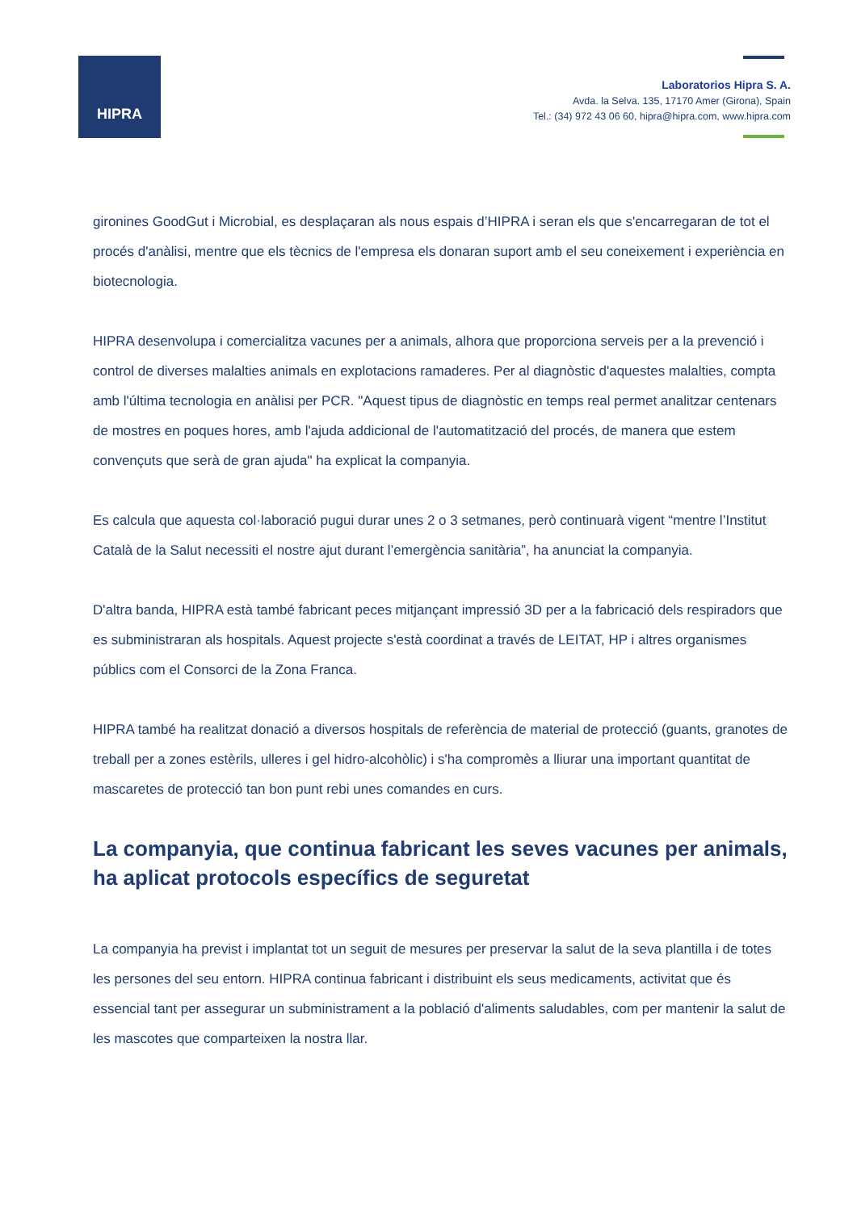HIPRA
Laboratorios Hipra S. A.
Avda. la Selva. 135, 17170 Amer (Girona), Spain
Tel.: (34) 972 43 06 60, hipra@hipra.com, www.hipra.com
gironines GoodGut i Microbial, es desplaçaran als nous espais d’HIPRA i seran els que s'encarregaran de tot el procés d'anàlisi, mentre que els tècnics de l'empresa els donaran suport amb el seu coneixement i experiència en biotecnologia.
HIPRA desenvolupa i comercialitza vacunes per a animals, alhora que proporciona serveis per a la prevenció i control de diverses malalties animals en explotacions ramaderes. Per al diagnòstic d'aquestes malalties, compta amb l'última tecnologia en anàlisi per PCR. "Aquest tipus de diagnòstic en temps real permet analitzar centenars de mostres en poques hores, amb l'ajuda addicional de l'automatització del procés, de manera que estem convençuts que serà de gran ajuda" ha explicat la companyia.
Es calcula que aquesta col·laboració pugui durar unes 2 o 3 setmanes, però continuarà vigent “mentre l’Institut Català de la Salut necessiti el nostre ajut durant l’emergència sanitària”, ha anunciat la companyia.
D'altra banda, HIPRA està també fabricant peces mitjançant impressió 3D per a la fabricació dels respiradors que es subministraran als hospitals. Aquest projecte s'està coordinat a través de LEITAT, HP i altres organismes públics com el Consorci de la Zona Franca.
HIPRA també ha realitzat donació a diversos hospitals de referència de material de protecció (guants, granotes de treball per a zones estèrils, ulleres i gel hidro-alcohòlic) i s'ha compromès a lliurar una important quantitat de mascaretes de protecció tan bon punt rebi unes comandes en curs.
La companyia, que continua fabricant les seves vacunes per animals, ha aplicat protocols específics de seguretat
La companyia ha previst i implantat tot un seguit de mesures per preservar la salut de la seva plantilla i de totes les persones del seu entorn. HIPRA continua fabricant i distribuint els seus medicaments, activitat que és essencial tant per assegurar un subministrament a la població d'aliments saludables, com per mantenir la salut de les mascotes que comparteixen la nostra llar.